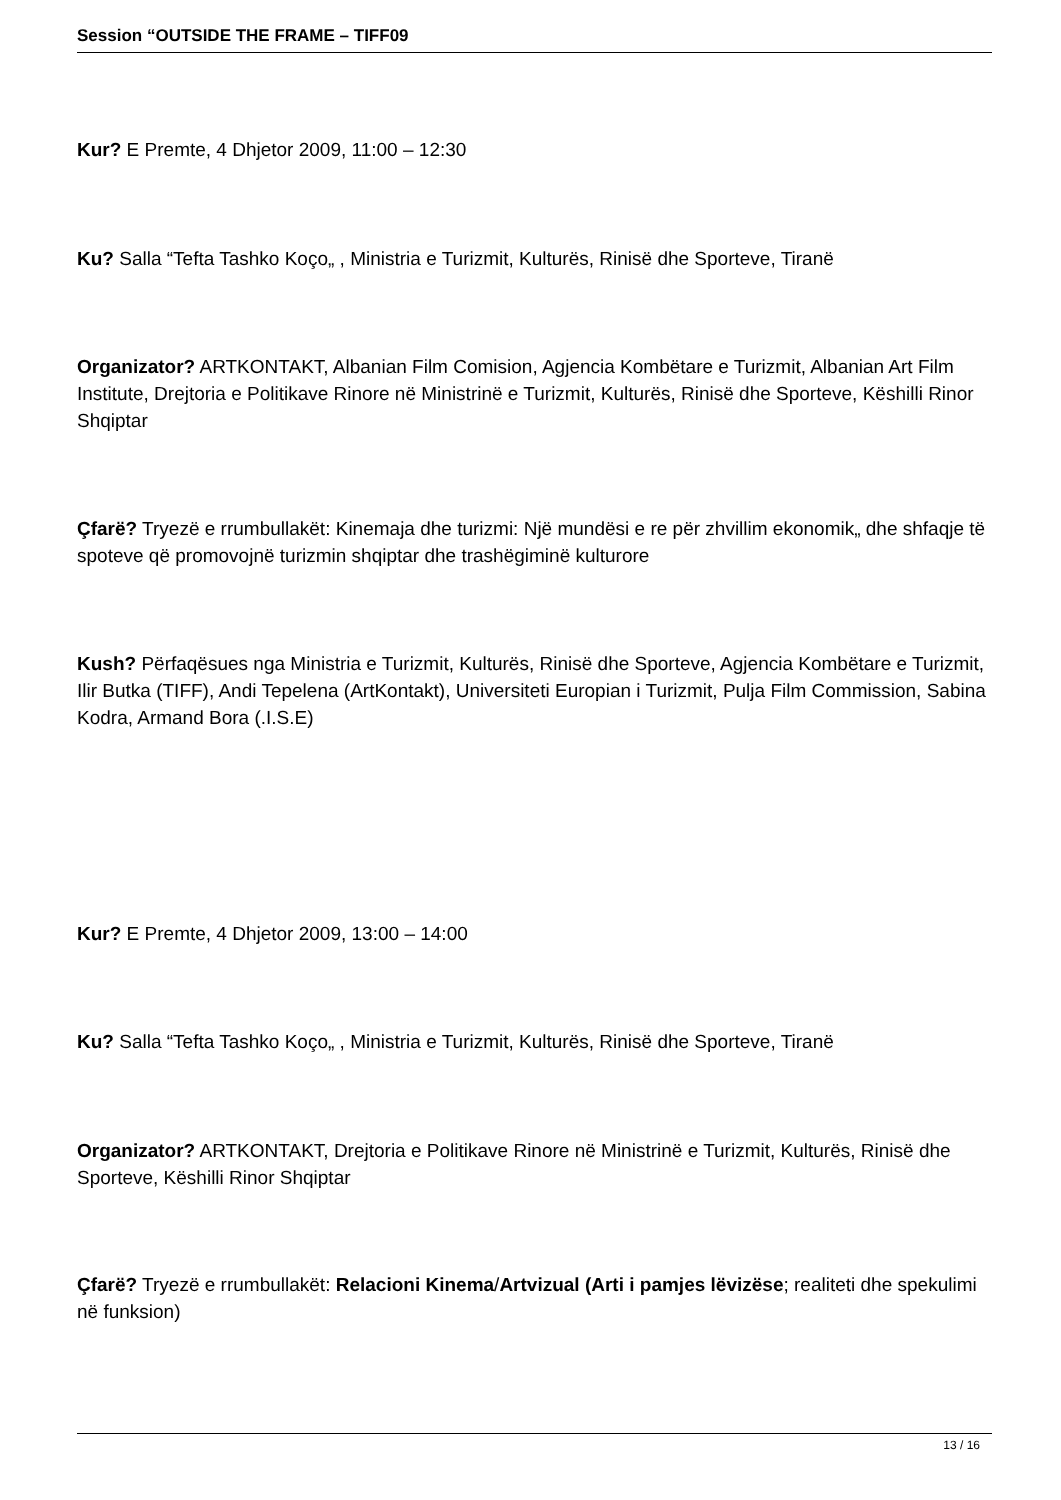Session “OUTSIDE THE FRAME – TIFF09
Kur? E Premte, 4 Dhjetor 2009, 11:00 – 12:30
Ku? Salla “Tefta Tashko Koço„ , Ministria e Turizmit, Kulturës, Rinisë dhe Sporteve, Tiranë
Organizator? ARTKONTAKT, Albanian Film Comision, Agjencia Kombëtare e Turizmit, Albanian Art Film Institute, Drejtoria e Politikave Rinore në Ministrinë e Turizmit, Kulturës, Rinisë dhe Sporteve, Këshilli Rinor Shqiptar
Çfarë? Tryezë e rrumbullakët: Kinemaja dhe turizmi: Një mundësi e re për zhvillim ekonomik„ dhe shfaqje të spoteve që promovojnë turizmin shqiptar dhe trashëgiminë kulturore
Kush? Përfaqësues nga Ministria e Turizmit, Kulturës, Rinisë dhe Sporteve, Agjencia Kombëtare e Turizmit, Ilir Butka (TIFF), Andi Tepelena (ArtKontakt), Universiteti Europian i Turizmit, Pulja Film Commission, Sabina Kodra, Armand Bora (.I.S.E)
Kur? E Premte, 4 Dhjetor 2009, 13:00 – 14:00
Ku? Salla “Tefta Tashko Koço„ , Ministria e Turizmit, Kulturës, Rinisë dhe Sporteve, Tiranë
Organizator? ARTKONTAKT, Drejtoria e Politikave Rinore në Ministrinë e Turizmit, Kulturës, Rinisë dhe Sporteve, Këshilli Rinor Shqiptar
Çfarë? Tryezë e rrumbullakët: Relacioni Kinema/Artvizual (Arti i pamjes lëvizëse; realiteti dhe spekulimi në funksion)
13 / 16